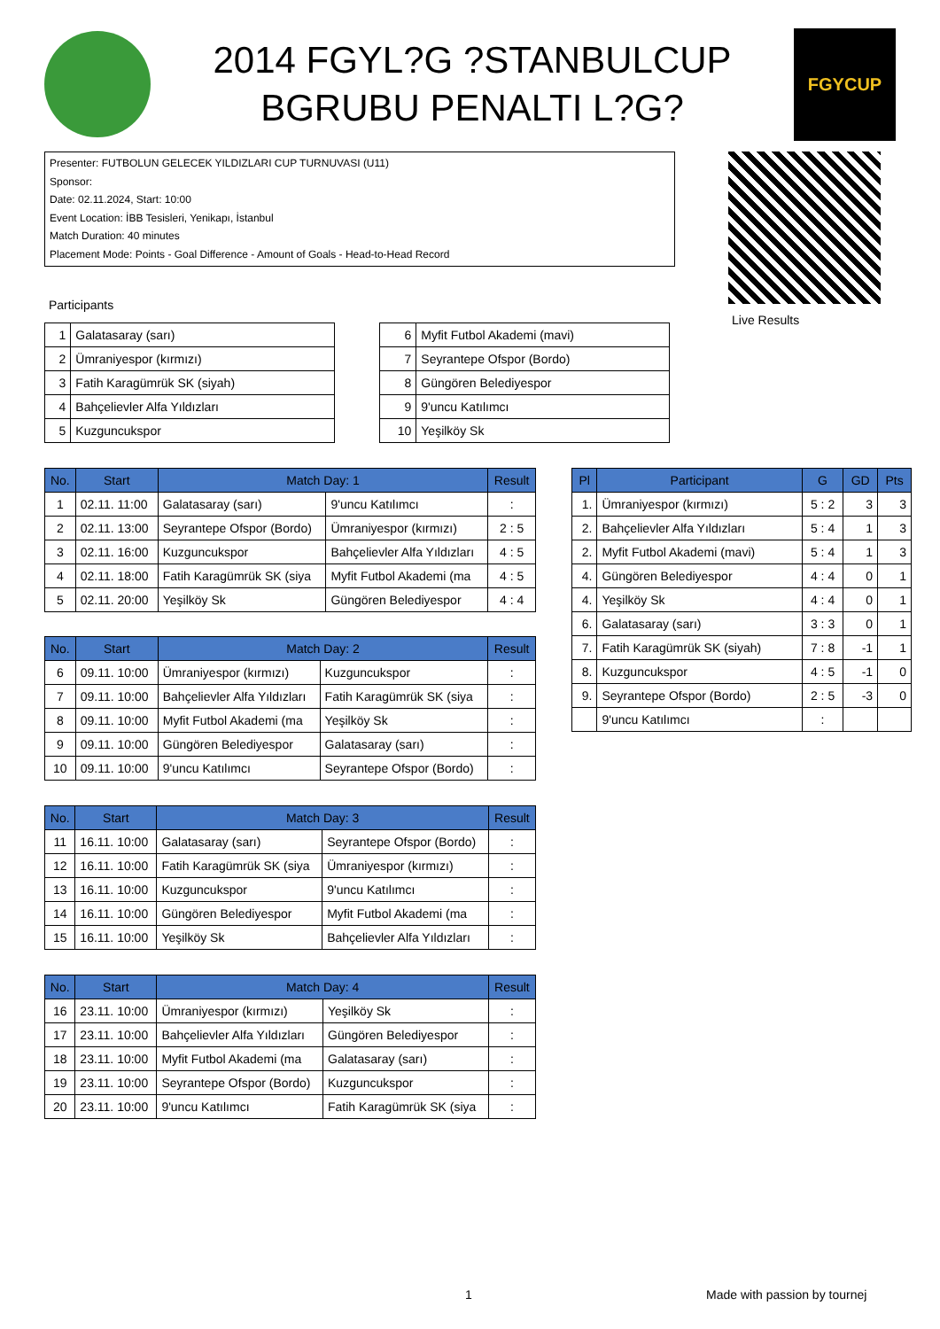2014 FGYL?G ?STANBULCUP
BGRUBU PENALTI L?G?
FGYCUP
Presenter: FUTBOLUN GELECEK YILDIZLARI CUP TURNUVASI (U11)
Sponsor:
Date: 02.11.2024, Start: 10:00
Event Location: İBB Tesisleri, Yenikapı, İstanbul
Match Duration: 40 minutes
Placement Mode: Points - Goal Difference - Amount of Goals - Head-to-Head Record
Live Results
Participants
| 1 | Galatasaray (sarı) |
| 2 | Ümraniyespor (kırmızı) |
| 3 | Fatih Karagümrük SK (siyah) |
| 4 | Bahçelievler Alfa Yıldızları |
| 5 | Kuzguncukspor |
| 6 | Myfit Futbol Akademi (mavi) |
| 7 | Seyrantepe Ofspor (Bordo) |
| 8 | Güngören Belediyespor |
| 9 | 9'uncu Katılımcı |
| 10 | Yeşilköy Sk |
| No. | Start | Match Day: 1 | | Result |
| --- | --- | --- | --- | --- |
| 1 | 02.11. 11:00 | Galatasaray (sarı) | 9'uncu Katılımcı | : |
| 2 | 02.11. 13:00 | Seyrantepe Ofspor (Bordo) | Ümraniyespor (kırmızı) | 2 : 5 |
| 3 | 02.11. 16:00 | Kuzguncukspor | Bahçelievler Alfa Yıldızları | 4 : 5 |
| 4 | 02.11. 18:00 | Fatih Karagümrük SK (siya | Myfit Futbol Akademi (ma | 4 : 5 |
| 5 | 02.11. 20:00 | Yeşilköy Sk | Güngören Belediyespor | 4 : 4 |
| No. | Start | Match Day: 2 | | Result |
| --- | --- | --- | --- | --- |
| 6 | 09.11. 10:00 | Ümraniyespor (kırmızı) | Kuzguncukspor | : |
| 7 | 09.11. 10:00 | Bahçelievler Alfa Yıldızları | Fatih Karagümrük SK (siya | : |
| 8 | 09.11. 10:00 | Myfit Futbol Akademi (ma | Yeşilköy Sk | : |
| 9 | 09.11. 10:00 | Güngören Belediyespor | Galatasaray (sarı) | : |
| 10 | 09.11. 10:00 | 9'uncu Katılımcı | Seyrantepe Ofspor (Bordo) | : |
| No. | Start | Match Day: 3 | | Result |
| --- | --- | --- | --- | --- |
| 11 | 16.11. 10:00 | Galatasaray (sarı) | Seyrantepe Ofspor (Bordo) | : |
| 12 | 16.11. 10:00 | Fatih Karagümrük SK (siya | Ümraniyespor (kırmızı) | : |
| 13 | 16.11. 10:00 | Kuzguncukspor | 9'uncu Katılımcı | : |
| 14 | 16.11. 10:00 | Güngören Belediyespor | Myfit Futbol Akademi (ma | : |
| 15 | 16.11. 10:00 | Yeşilköy Sk | Bahçelievler Alfa Yıldızları | : |
| No. | Start | Match Day: 4 | | Result |
| --- | --- | --- | --- | --- |
| 16 | 23.11. 10:00 | Ümraniyespor (kırmızı) | Yeşilköy Sk | : |
| 17 | 23.11. 10:00 | Bahçelievler Alfa Yıldızları | Güngören Belediyespor | : |
| 18 | 23.11. 10:00 | Myfit Futbol Akademi (ma | Galatasaray (sarı) | : |
| 19 | 23.11. 10:00 | Seyrantepe Ofspor (Bordo) | Kuzguncukspor | : |
| 20 | 23.11. 10:00 | 9'uncu Katılımcı | Fatih Karagümrük SK (siya | : |
| Pl | Participant | G | GD | Pts |
| --- | --- | --- | --- | --- |
| 1. | Ümraniyespor (kırmızı) | 5 : 2 | 3 | 3 |
| 2. | Bahçelievler Alfa Yıldızları | 5 : 4 | 1 | 3 |
| 2. | Myfit Futbol Akademi (mavi) | 5 : 4 | 1 | 3 |
| 4. | Güngören Belediyespor | 4 : 4 | 0 | 1 |
| 4. | Yeşilköy Sk | 4 : 4 | 0 | 1 |
| 6. | Galatasaray (sarı) | 3 : 3 | 0 | 1 |
| 7. | Fatih Karagümrük SK (siyah) | 7 : 8 | -1 | 1 |
| 8. | Kuzguncukspor | 4 : 5 | -1 | 0 |
| 9. | Seyrantepe Ofspor (Bordo) | 2 : 5 | -3 | 0 |
| | 9'uncu Katılımcı | : | | |
1 Made with passion by tournej